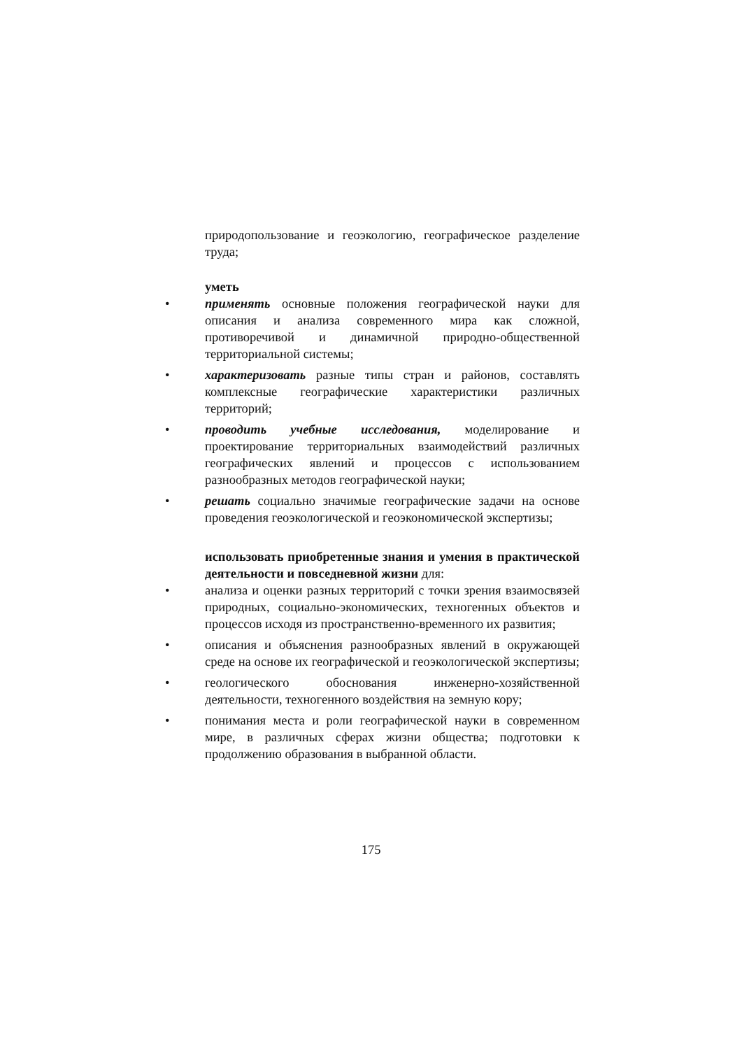природопользование и геоэкологию, географическое разделение труда;
уметь
• применять основные положения географической науки для описания и анализа современного мира как сложной, противоречивой и динамичной природно-общественной территориальной системы;
• характеризовать разные типы стран и районов, составлять комплексные географические характеристики различных территорий;
• проводить учебные исследования, моделирование и проектирование территориальных взаимодействий различных географических явлений и процессов с использованием разнообразных методов географической науки;
• решать социально значимые географические задачи на основе проведения геоэкологической и геоэкономической экспертизы;
использовать приобретенные знания и умения в практической деятельности и повседневной жизни для:
• анализа и оценки разных территорий с точки зрения взаимосвязей природных, социально-экономических, техногенных объектов и процессов исходя из пространственно-временного их развития;
• описания и объяснения разнообразных явлений в окружающей среде на основе их географической и геоэкологической экспертизы;
• геологического обоснования инженерно-хозяйственной деятельности, техногенного воздействия на земную кору;
• понимания места и роли географической науки в современном мире, в различных сферах жизни общества; подготовки к продолжению образования в выбранной области.
175